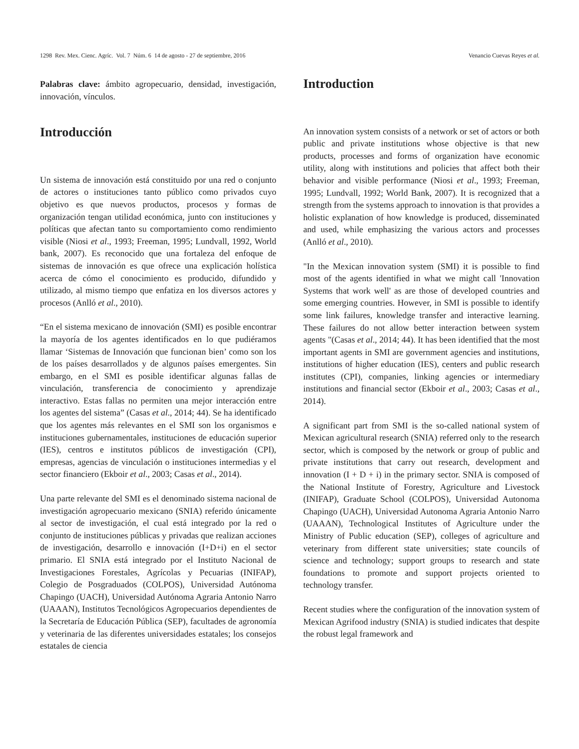1298 Rev. Mex. Cienc. Agríc. Vol. 7 Núm. 6 14 de agosto - 27 de septiembre, 2016 Venancio Cuevas Reyes et al.
Palabras clave: ámbito agropecuario, densidad, investigación, innovación, vínculos.
Introducción
Un sistema de innovación está constituido por una red o conjunto de actores o instituciones tanto público como privados cuyo objetivo es que nuevos productos, procesos y formas de organización tengan utilidad económica, junto con instituciones y políticas que afectan tanto su comportamiento como rendimiento visible (Niosi et al., 1993; Freeman, 1995; Lundvall, 1992, World bank, 2007). Es reconocido que una fortaleza del enfoque de sistemas de innovación es que ofrece una explicación holística acerca de cómo el conocimiento es producido, difundido y utilizado, al mismo tiempo que enfatiza en los diversos actores y procesos (Anlló et al., 2010).
“En el sistema mexicano de innovación (SMI) es posible encontrar la mayoría de los agentes identificados en lo que pudiéramos llamar ‘Sistemas de Innovación que funcionan bien’ como son los de los países desarrollados y de algunos países emergentes. Sin embargo, en el SMI es posible identificar algunas fallas de vinculación, transferencia de conocimiento y aprendizaje interactivo. Estas fallas no permiten una mejor interacción entre los agentes del sistema” (Casas et al., 2014; 44). Se ha identificado que los agentes más relevantes en el SMI son los organismos e instituciones gubernamentales, instituciones de educación superior (IES), centros e institutos públicos de investigación (CPI), empresas, agencias de vinculación o instituciones intermedias y el sector financiero (Ekboir et al., 2003; Casas et al., 2014).
Una parte relevante del SMI es el denominado sistema nacional de investigación agropecuario mexicano (SNIA) referido únicamente al sector de investigación, el cual está integrado por la red o conjunto de instituciones públicas y privadas que realizan acciones de investigación, desarrollo e innovación (I+D+i) en el sector primario. El SNIA está integrado por el Instituto Nacional de Investigaciones Forestales, Agrícolas y Pecuarias (INIFAP), Colegio de Posgraduados (COLPOS), Universidad Autónoma Chapingo (UACH), Universidad Autónoma Agraria Antonio Narro (UAAAN), Institutos Tecnológicos Agropecuarios dependientes de la Secretaría de Educación Pública (SEP), facultades de agronomía y veterinaria de las diferentes universidades estatales; los consejos estatales de ciencia
Introduction
An innovation system consists of a network or set of actors or both public and private institutions whose objective is that new products, processes and forms of organization have economic utility, along with institutions and policies that affect both their behavior and visible performance (Niosi et al., 1993; Freeman, 1995; Lundvall, 1992; World Bank, 2007). It is recognized that a strength from the systems approach to innovation is that provides a holistic explanation of how knowledge is produced, disseminated and used, while emphasizing the various actors and processes (Anlló et al., 2010).
"In the Mexican innovation system (SMI) it is possible to find most of the agents identified in what we might call 'Innovation Systems that work well' as are those of developed countries and some emerging countries. However, in SMI is possible to identify some link failures, knowledge transfer and interactive learning. These failures do not allow better interaction between system agents "(Casas et al., 2014; 44). It has been identified that the most important agents in SMI are government agencies and institutions, institutions of higher education (IES), centers and public research institutes (CPI), companies, linking agencies or intermediary institutions and financial sector (Ekboir et al., 2003; Casas et al., 2014).
A significant part from SMI is the so-called national system of Mexican agricultural research (SNIA) referred only to the research sector, which is composed by the network or group of public and private institutions that carry out research, development and innovation (I + D + i) in the primary sector. SNIA is composed of the National Institute of Forestry, Agriculture and Livestock (INIFAP), Graduate School (COLPOS), Universidad Autonoma Chapingo (UACH), Universidad Autonoma Agraria Antonio Narro (UAAAN), Technological Institutes of Agriculture under the Ministry of Public education (SEP), colleges of agriculture and veterinary from different state universities; state councils of science and technology; support groups to research and state foundations to promote and support projects oriented to technology transfer.
Recent studies where the configuration of the innovation system of Mexican Agrifood industry (SNIA) is studied indicates that despite the robust legal framework and